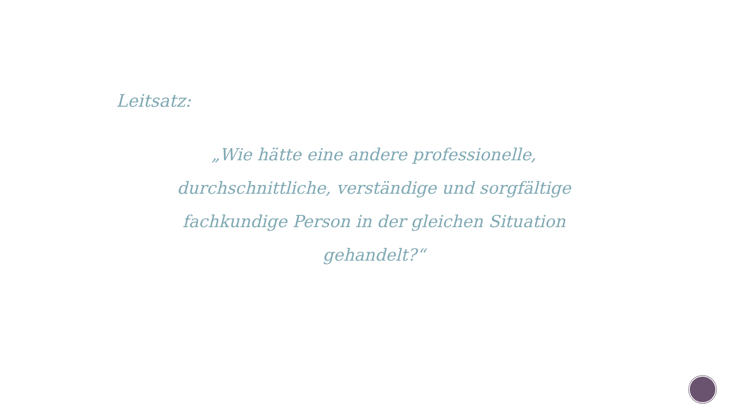Leitsatz:
„Wie hätte eine andere professionelle, durchschnittliche, verständige und sorgfältige fachkundige Person in der gleichen Situation gehandelt?“